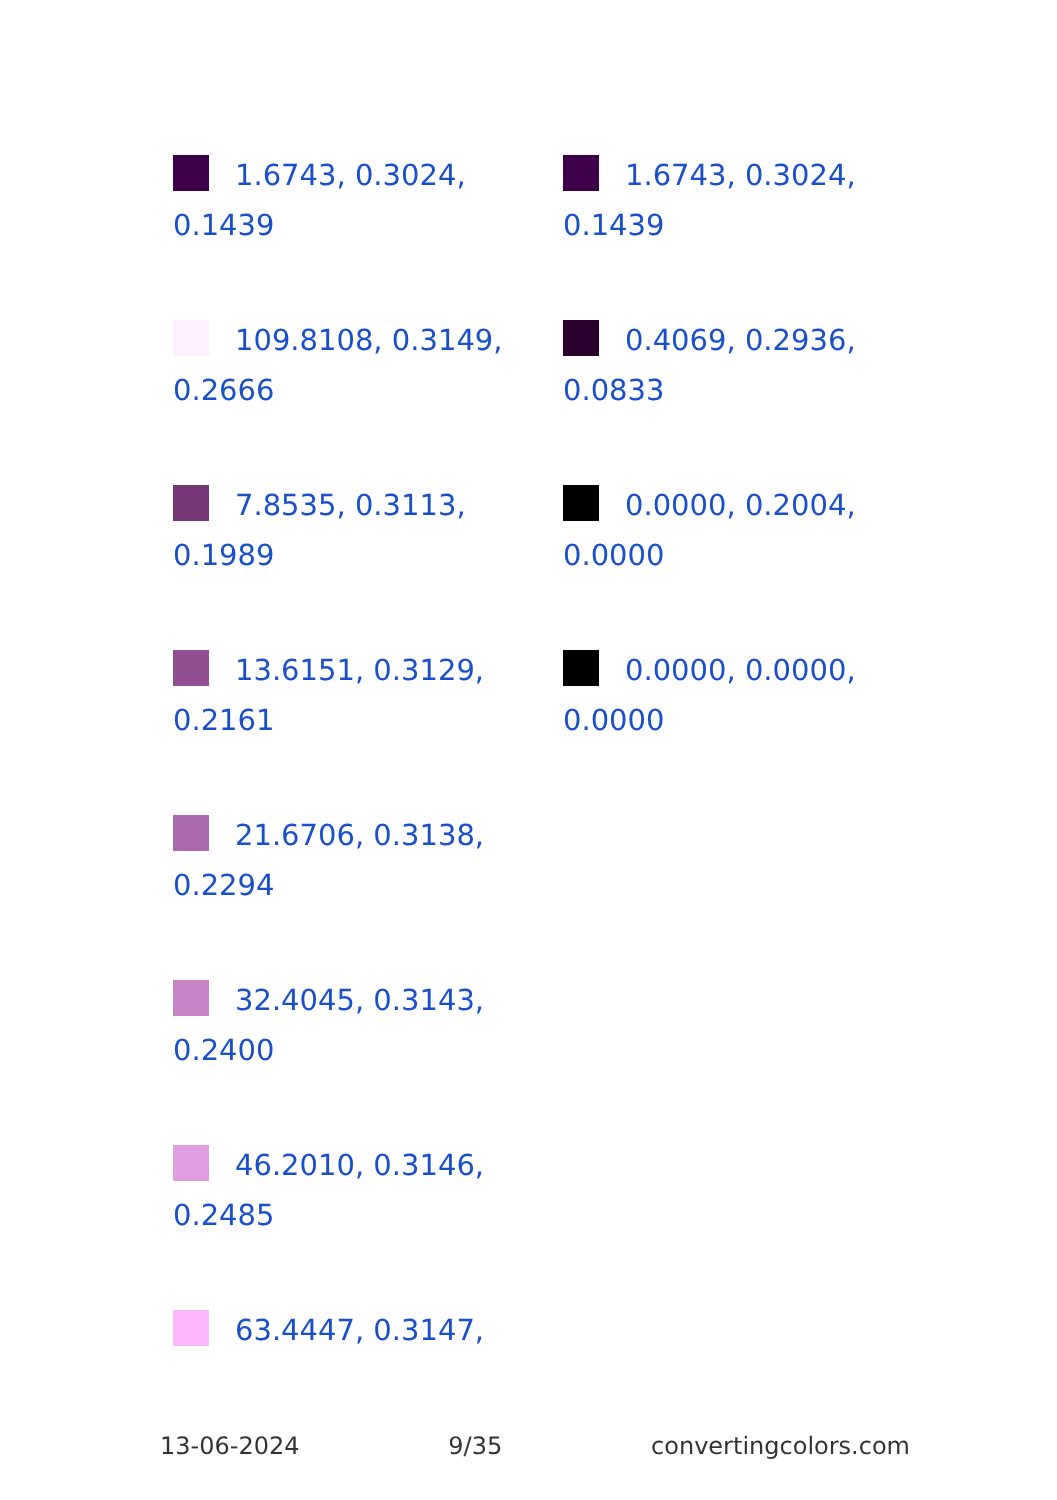1.6743, 0.3024, 0.1439
109.8108, 0.3149, 0.2666
7.8535, 0.3113, 0.1989
13.6151, 0.3129, 0.2161
21.6706, 0.3138, 0.2294
32.4045, 0.3143, 0.2400
46.2010, 0.3146, 0.2485
63.4447, 0.3147,
1.6743, 0.3024, 0.1439
0.4069, 0.2936, 0.0833
0.0000, 0.2004, 0.0000
0.0000, 0.0000, 0.0000
13-06-2024 9/35 convertingcolors.com